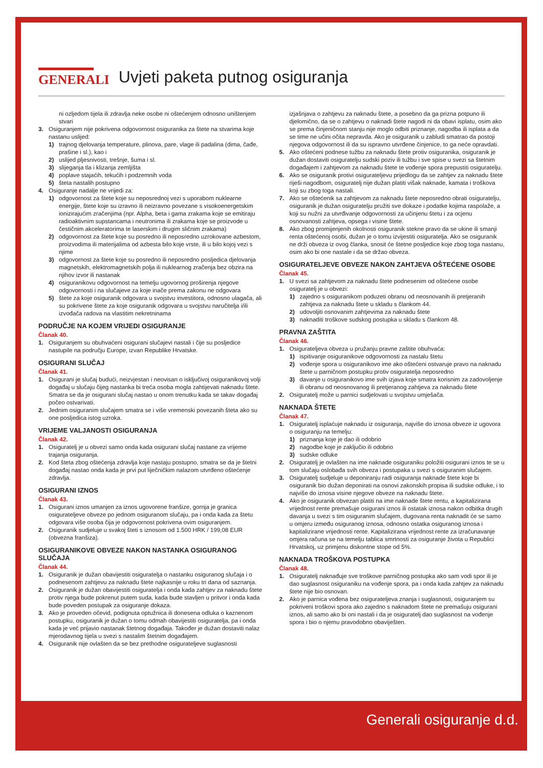GENERALI
Uvjeti paketa putnog osiguranja
ni ozljedom tijela ili zdravlja neke osobe ni oštećenjem odnosno uništenjem stvari
3. Osiguranjem nije pokrivena odgovornost osiguranika za štete na stvarima koje nastanu uslijed:
1) trajnog djelovanja temperature, plinova, pare, vlage ili padalina (dima, čađe, prašine i sl.), kao i
2) uslijed pljesnivosti, trešnje, šuma i sl.
3) slijeganja tla i klizanja zemljišta
4) poplave stajaćih, tekućih i podzemnih voda
5) šteta nastalih postupno
4. Osiguranje nadalje ne vrijedi za:
1) odgovornost za štete koje su neposrednoj vezi s uporabom nuklearne energije, štete koje su izravno ili neizravno povezane s visokoenergetskim ionizirajućim zračenjima (npr. Alpha, beta i gama zrakama koje se emitiraju radioaktivnim supstancama i neutronima ili zrakama koje se proizvode u čestičnim akceleratorima te laserskim i drugim sličnim zrakama)
2) odgovornost za štete koje su posredno ili neposredno uzrokovane azbestom, proizvodima ili materijalima od azbesta bilo koje vrste, ili u bilo kojoj vezi s njime
3) odgovornost za štete koje su posredno ili neposredno posljedica djelovanja magnetskih, elektromagnetskih polja ili nuklearnog zračenja bez obzira na njihov izvor ili nastanak
4) osiguranikovu odgovornost na temelju ugovornog proširenja njegove odgovornosti i na slučajeve za koje inače prema zakonu ne odgovara
5) štete za koje osiguranik odgovara u svojstvu investitora, odnosno ulagača, ali su pokrivene štete za koje osiguranik odgovara u svojstvu naručitelja i/ili izvođača radova na vlastitim nekretninama
PODRUČJE NA KOJEM VRIJEDI OSIGURANJE
Članak 40.
1. Osiguranjem su obuhvaćeni osigurani slučajevi nastali i čije su posljedice nastupile na području Europe, izvan Republike Hrvatske.
OSIGURANI SLUČAJ
Članak 41.
1. Osigurani je slučaj budući, neizvjestan i neovisan o isključivoj osiguranikovoj volji događaj u slučaju čijeg nastanka bi treća osoba mogla zahtijevati naknadu štete. Smatra se da je osigurani slučaj nastao u onom trenutku kada se takav događaj počeo ostvarivati.
2. Jednim osiguranim slučajem smatra se i više vremenski povezanih šteta ako su one posljedica istog uzroka.
VRIJEME VALJANOSTI OSIGURANJA
Članak 42.
1. Osiguratelj je u obvezi samo onda kada osigurani slučaj nastane za vrijeme trajanja osiguranja.
2. Kod šteta zbog oštećenja zdravlja koje nastaju postupno, smatra se da je štetni događaj nastao onda kada je prvi put liječničkim nalazom utvrđeno oštećenje zdravlja.
OSIGURANI IZNOS
Članak 43.
1. Osigurani iznos umanjen za iznos ugovorene franšize, gornja je granica osigurateljeve obveze po jednom osiguranom slučaju, pa i onda kada za štetu odgovara više osoba čija je odgovornost pokrivena ovim osiguranjem.
2. Osiguranik sudjeluje u svakoj šteti s iznosom od 1.500 HRK / 199,08 EUR (obvezna franšiza).
OSIGURANIKOVE OBVEZE NAKON NASTANKA OSIGURANOG SLUČAJA
Članak 44.
1. Osiguranik je dužan obavijestiti osiguratelja o nastanku osiguranog slučaja i o podnesenom zahtjevu za naknadu štete najkasnije u roku tri dana od saznanja.
2. Osiguranik je dužan obavijestiti osiguratelja i onda kada zahtjev za naknadu štete protiv njega bude pokrenut putem suda, kada bude stavljen u pritvor i onda kada bude poveden postupak za osiguranje dokaza.
3. Ako je proveden očevid, podignuta optužnica ili donesena odluka o kaznenom postupku, osiguranik je dužan o tomu odmah obavijestiti osiguratelja, pa i onda kada je već prijavio nastanak štetnog događaja. Također je dužan dostaviti nalaz mjerodavnog tijela u svezi s nastalim štetnim događajem.
4. Osiguranik nije ovlašten da se bez prethodne osigurateljeve suglasnosti
izjašnjava o zahtjevu za naknadu štete, a posebno da ga prizna potpuno ili djelomično, da se o zahtjevu o naknadi štete nagodi ni da obavi isplatu, osim ako se prema činjeničnom stanju nije moglo odbiti priznanje, nagodba ili isplata a da se time ne učini očita nepravda. Ako je osiguranik u zabludi smatrao da postoji njegova odgovornost ili da su ispravno utvrđene činjenice, to ga neće opravdati.
5. Ako oštećeni podnese tužbu za naknadu štete protiv osiguranika, osiguranik je dužan dostaviti osiguratelju sudski poziv ili tužbu i sve spise u svezi sa štetnim događajem i zahtjevom za naknadu štete te vođenje spora prepustiti osiguratelju.
6. Ako se osiguranik protivi osigurateljevu prijedlogu da se zahtjev za naknadu štete riješi nagodbom, osiguratelj nije dužan platiti višak naknade, kamata i troškova koji su zbog toga nastali.
7. Ako se oštećenik sa zahtjevom za naknadu štete neposredno obrati osiguratelju, osiguranik je dužan osiguratelju pružiti sve dokaze i podatke kojima raspolaže, a koji su nužni za utvrđivanje odgovornosti za učinjenu štetu i za ocjenu osnovanosti zahtjeva, opsega i visine štete.
8. Ako zbog promijenjenih okolnosti osiguranik stekne pravo da se ukine ili smanji renta oštećenoj osobi, dužan je o tomu izvijestiti osiguratelja. Ako se osiguranik ne drži obveza iz ovog članka, snosit će štetne posljedice koje zbog toga nastanu, osim ako bi one nastale i da se držao obveza.
OSIGURATELJEVE OBVEZE NAKON ZAHTJEVA OŠTEĆENE OSOBE
Članak 45.
1. U svezi sa zahtjevom za naknadu štete podnesenim od oštećene osobe osiguratelj je u obvezi:
1) zajedno s osiguranikom poduzeti obranu od neosnovanih ili pretjeranih zahtjeva za naknadu štete u skladu s člankom 44.
2) udovoljiti osnovanim zahtjevima za naknadu štete
3) naknaditi troškove sudskog postupka u skladu s člankom 48.
PRAVNA ZAŠTITA
Članak 46.
1. Osigurateljeva obveza u pružanju pravne zaštite obuhvaća:
1) ispitivanje osiguranikove odgovornosti za nastalu štetu
2) vođenje spora u osiguranikovo ime ako oštećeni ostvaruje pravo na naknadu štete u parničnom postupku protiv osiguratelja neposredno
3) davanje u osiguranikovo ime svih izjava koje smatra korisnim za zadovoljenje ili obranu od neosnovanog ili pretjeranog zahtjeva za naknadu štete
2. Osiguratelj može u parnici sudjelovati u svojstvu umješača.
NAKNADA ŠTETE
Članak 47.
1. Osiguratelj isplaćuje naknadu iz osiguranja, najviše do iznosa obveze iz ugovora o osiguranju na temelju:
1) priznanja koje je dao ili odobrio
2) nagodbe koje je zaključio ili odobrio
3) sudske odluke
2. Osiguratelj je ovlašten na ime naknade osiguraniku položiti osigurani iznos te se u tom slučaju oslobađa svih obveza i postupaka u svezi s osiguranim slučajem.
3. Osiguratelj sudjeluje u deponiranju radi osiguranja naknade štete koje bi osiguranik bio dužan deponirati na osnovi zakonskih propisa ili sudske odluke, i to najviše do iznosa visine njegove obveze na naknadu štete.
4. Ako je osiguranik obvezan platiti na ime naknade štete rentu, a kapitalizirana vrijednost rente premašuje osigurani iznos ili ostatak iznosa nakon odbitka drugih davanja u svezi s tim osiguranim slučajem, dugovana renta naknadit će se samo u omjeru između osiguranog iznosa, odnosno ostatka osiguranog iznosa i kapitalizirane vrijednosti rente. Kapitalizirana vrijednost rente za izračunavanje omjera računa se na temelju tablica smrtnosti za osiguranje života u Republici Hrvatskoj, uz primjenu diskontne stope od 5%.
NAKNADA TROŠKOVA POSTUPKA
Članak 48.
1. Osiguratelj naknađuje sve troškove parničnog postupka ako sam vodi spor ili je dao suglasnost osiguraniku na vođenje spora, pa i onda kada zahtjev za naknadu štete nije bio osnovan.
2. Ako je parnica vođena bez osigurateljeva znanja i suglasnosti, osiguranjem su pokriveni troškovi spora ako zajedno s naknadom štete ne premašuju osigurani iznos, ali samo ako bi oni nastali i da je osiguratelj dao suglasnost na vođenje spora i bio o njemu pravodobno obaviješten.
Generali osiguranje d.d.